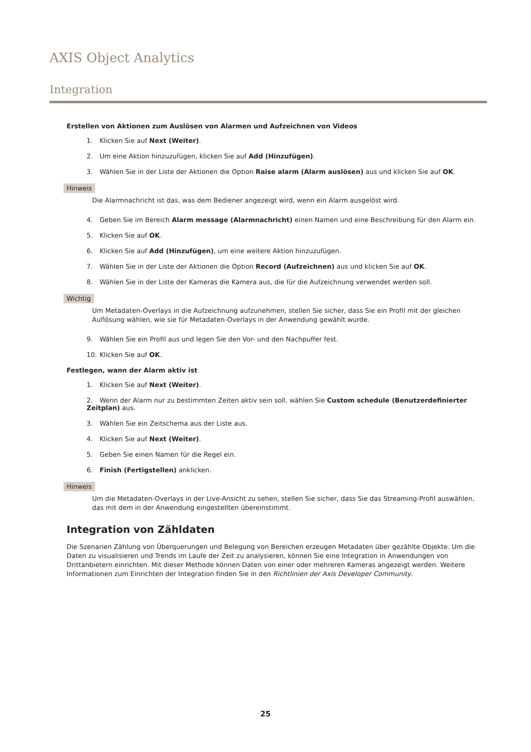AXIS Object Analytics
Integration
Erstellen von Aktionen zum Auslösen von Alarmen und Aufzeichnen von Videos
1. Klicken Sie auf Next (Weiter).
2. Um eine Aktion hinzuzufügen, klicken Sie auf Add (Hinzufügen).
3. Wählen Sie in der Liste der Aktionen die Option Raise alarm (Alarm auslösen) aus und klicken Sie auf OK.
Hinweis
Die Alarmnachricht ist das, was dem Bediener angezeigt wird, wenn ein Alarm ausgelöst wird.
4. Geben Sie im Bereich Alarm message (Alarmnachricht) einen Namen und eine Beschreibung für den Alarm ein.
5. Klicken Sie auf OK.
6. Klicken Sie auf Add (Hinzufügen), um eine weitere Aktion hinzuzufügen.
7. Wählen Sie in der Liste der Aktionen die Option Record (Aufzeichnen) aus und klicken Sie auf OK.
8. Wählen Sie in der Liste der Kameras die Kamera aus, die für die Aufzeichnung verwendet werden soll.
Wichtig
Um Metadaten-Overlays in die Aufzeichnung aufzunehmen, stellen Sie sicher, dass Sie ein Profil mit der gleichen Auflösung wählen, wie sie für Metadaten-Overlays in der Anwendung gewählt wurde.
9. Wählen Sie ein Profil aus und legen Sie den Vor- und den Nachpuffer fest.
10. Klicken Sie auf OK.
Festlegen, wann der Alarm aktiv ist
1. Klicken Sie auf Next (Weiter).
2. Wenn der Alarm nur zu bestimmten Zeiten aktiv sein soll, wählen Sie Custom schedule (Benutzerdefinierter Zeitplan) aus.
3. Wählen Sie ein Zeitschema aus der Liste aus.
4. Klicken Sie auf Next (Weiter).
5. Geben Sie einen Namen für die Regel ein.
6. Finish (Fertigstellen) anklicken.
Hinweis
Um die Metadaten-Overlays in der Live-Ansicht zu sehen, stellen Sie sicher, dass Sie das Streaming-Profil auswählen, das mit dem in der Anwendung eingestellten übereinstimmt.
Integration von Zähldaten
Die Szenarien Zählung von Überquerungen und Belegung von Bereichen erzeugen Metadaten über gezählte Objekte. Um die Daten zu visualisieren und Trends im Laufe der Zeit zu analysieren, können Sie eine Integration in Anwendungen von Drittanbietern einrichten. Mit dieser Methode können Daten von einer oder mehreren Kameras angezeigt werden. Weitere Informationen zum Einrichten der Integration finden Sie in den Richtlinien der Axis Developer Community.
25